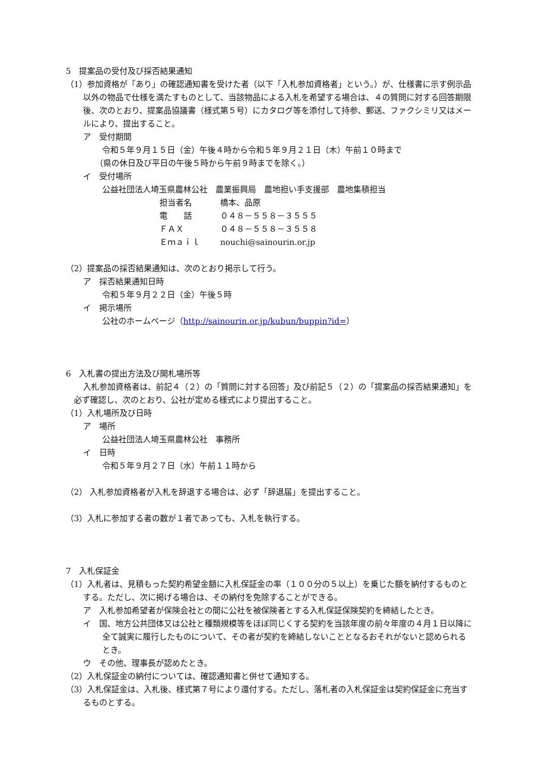5　提案品の受付及び採否結果通知
（1）参加資格が「あり」の確認通知書を受けた者（以下「入札参加資格者」という。）が、仕様書に示す例示品以外の物品で仕様を満たすものとして、当該物品による入札を希望する場合は、４の質問に対する回答期限後、次のとおり、提案品協議書（様式第５号）にカタログ等を添付して持参、郵送、ファクシミリ又はメールにより、提出すること。
ア　受付期間
令和５年９月１５日（金）午後４時から令和５年９月２１日（木）午前１０時まで
（県の休日及び平日の午後５時から午前９時までを除く。）
イ　受付場所
公益社団法人埼玉県農林公社　農業振興局　農地担い手支援部　農地集積担当
担当者名 橋本、品原
電　　話 ０４８－５５８－３５５５
ＦＡＸ ０４８－５５８－３５５８
Ｅｍａｉｌ nouchi@sainourin.or.jp
（2）提案品の採否結果通知は、次のとおり掲示して行う。
ア　採否結果通知日時
令和５年９月２２日（金）午後５時
イ　掲示場所
公社のホームページ（http://sainourin.or.jp/kubun/buppin?id=）
6　入札書の提出方法及び開札場所等
入札参加資格者は、前記４（２）の「質問に対する回答」及び前記５（２）の「提案品の採否結果通知」を必ず確認し、次のとおり、公社が定める様式により提出すること。
（1）入札場所及び日時
ア　場所
公益社団法人埼玉県農林公社　事務所
イ　日時
令和５年９月２７日（水）午前１１時から
（2） 入札参加資格者が入札を辞退する場合は、必ず「辞退届」を提出すること。
（3）入札に参加する者の数が１者であっても、入札を執行する。
7　入札保証金
（1）入札者は、見積もった契約希望金額に入札保証金の率（１００分の５以上）を乗じた額を納付するものとする。ただし、次に掲げる場合は、その納付を免除することができる。
ア　入札参加希望者が保険会社との間に公社を被保険者とする入札保証保険契約を締結したとき。
イ　国、地方公共団体又は公社と種類規模等をほぼ同じくする契約を当該年度の前々年度の４月１日以降に全て誠実に履行したものについて、その者が契約を締結しないこととなるおそれがないと認められるとき。
ウ　その他、理事長が認めたとき。
（2）入札保証金の納付については、確認通知書と併せて通知する。
（3）入札保証金は、入札後、様式第７号により還付する。ただし、落札者の入札保証金は契約保証金に充当するものとする。